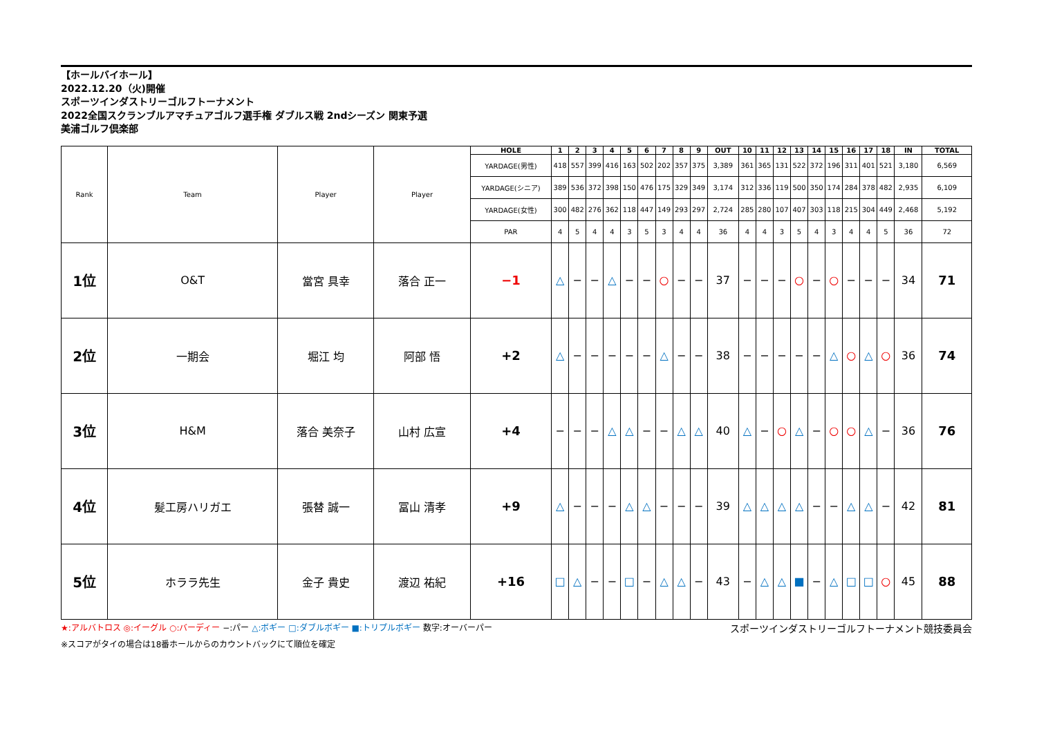【ホールバイホール】
2022.12.20（火)開催
スポーツインダストリーゴルフトーナメント
2022全国スクランブルアマチュアゴルフ選手権 ダブルス戦 2ndシーズン 関東予選
美浦ゴルフ倶楽部
| Rank | Team | Player | Player | HOLE | 1 | 2 | 3 | 4 | 5 | 6 | 7 | 8 | 9 | OUT | 10 | 11 | 12 | 13 | 14 | 15 | 16 | 17 | 18 | IN | TOTAL |
| | | | | YARDAGE(男性) | 418 | 557 | 399 | 416 | 163 | 502 | 202 | 357 | 375 | 3,389 | 361 | 365 | 131 | 522 | 372 | 196 | 311 | 401 | 521 | 3,180 | 6,569 |
| | | | | YARDAGE(シニア) | 389 | 536 | 372 | 398 | 150 | 476 | 175 | 329 | 349 | 3,174 | 312 | 336 | 119 | 500 | 350 | 174 | 284 | 378 | 482 | 2,935 | 6,109 |
| | | | | YARDAGE(女性) | 300 | 482 | 276 | 362 | 118 | 447 | 149 | 293 | 297 | 2,724 | 285 | 280 | 107 | 407 | 303 | 118 | 215 | 304 | 449 | 2,468 | 5,192 |
| | | | | PAR | 4 | 5 | 4 | 4 | 3 | 5 | 3 | 4 | 4 | 36 | 4 | 4 | 3 | 5 | 4 | 3 | 4 | 4 | 5 | 36 | 72 |
| 1位 | O&T | 當宮 具幸 | 落合 正一 | −1 | △ | − | − | △ | − | − | ○ | − | − | 37 | − | − | − | ○ | − | ○ | − | − | − | 34 | 71 |
| 2位 | 一期会 | 堀江 均 | 阿部 悟 | +2 | △ | − | − | − | − | − | △ | − | − | 38 | − | − | − | − | − | △ | ○ | △ | ○ | 36 | 74 |
| 3位 | H&M | 落合 美奈子 | 山村 広宣 | +4 | − | − | − | △ | △ | − | − | △ | △ | 40 | △ | − | ○ | △ | − | ○ | ○ | △ | − | 36 | 76 |
| 4位 | 髪工房ハリガエ | 張替 誠一 | 冨山 清孝 | +9 | △ | − | − | − | △ | △ | − | − | − | 39 | △ | △ | △ | △ | − | − | △ | △ | − | 42 | 81 |
| 5位 | ホララ先生 | 金子 貴史 | 渡辺 祐紀 | +16 | □ | △ | − | − | □ | − | △ | △ | − | 43 | − | △ | △ | ■ | − | △ | □ | □ | ○ | 45 | 88 |
★:アルバトロス ◎:イーグル ○:バーディー −:パー △:ボギー □:ダブルボギー ■:トリプルボギー 数字:オーバーパー スポーツインダストリーゴルフトーナメント競技委員会
※スコアがタイの場合は18番ホールからのカウントバックにて順位を確定